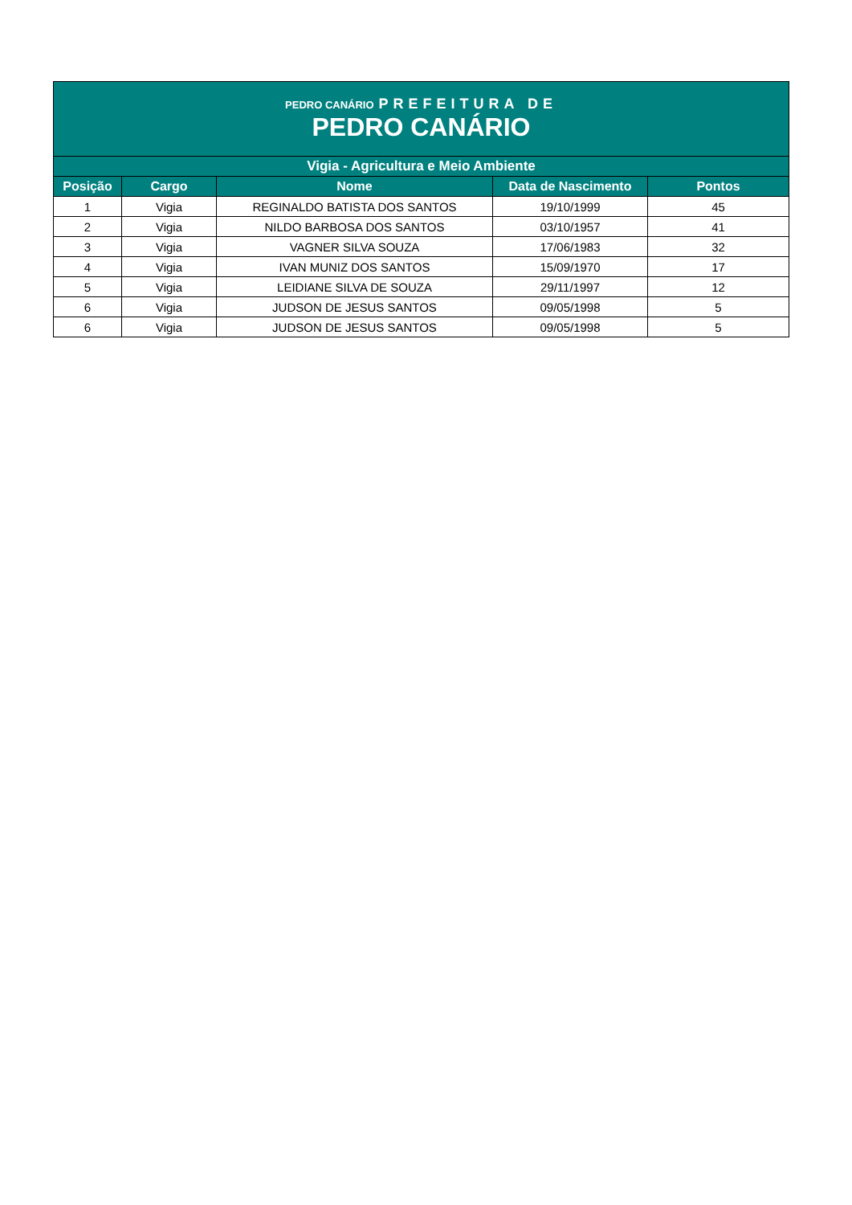| PEDRO CANÁRIO PREFEITURA DE PEDRO CANÁRIO | | | | |
| Vigia - Agricultura e Meio Ambiente | | | | |
| Posição | Cargo | Nome | Data de Nascimento | Pontos |
| 1 | Vigia | REGINALDO BATISTA DOS SANTOS | 19/10/1999 | 45 |
| 2 | Vigia | NILDO BARBOSA DOS SANTOS | 03/10/1957 | 41 |
| 3 | Vigia | VAGNER SILVA SOUZA | 17/06/1983 | 32 |
| 4 | Vigia | IVAN MUNIZ DOS SANTOS | 15/09/1970 | 17 |
| 5 | Vigia | LEIDIANE SILVA DE SOUZA | 29/11/1997 | 12 |
| 6 | Vigia | JUDSON DE JESUS SANTOS | 09/05/1998 | 5 |
| 6 | Vigia | JUDSON DE JESUS SANTOS | 09/05/1998 | 5 |